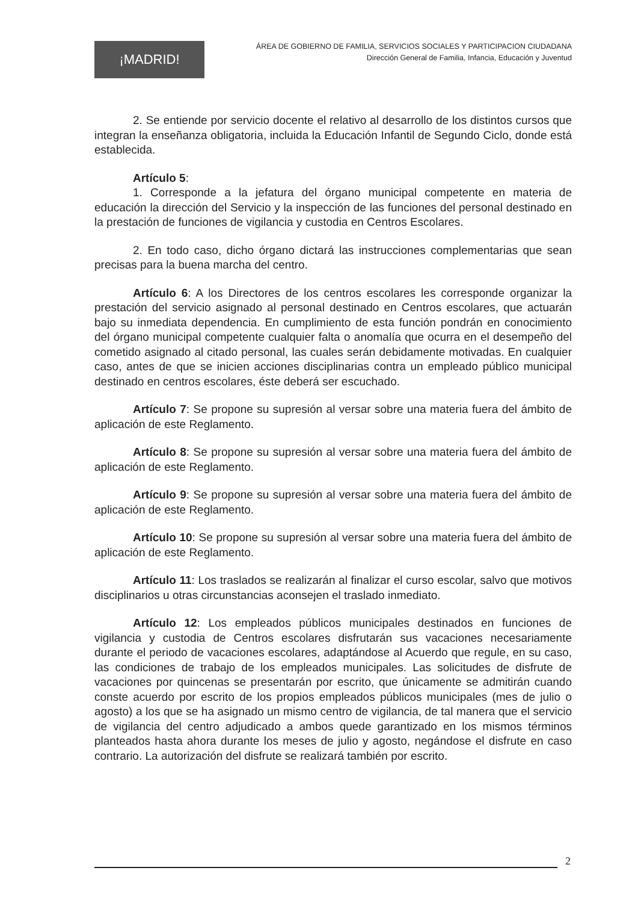¡MADRID!
ÁREA DE GOBIERNO DE FAMILIA, SERVICIOS SOCIALES Y PARTICIPACION CIUDADANA
Dirección General de Familia, Infancia, Educación y Juventud
2. Se entiende por servicio docente el relativo al desarrollo de los distintos cursos que integran la enseñanza obligatoria, incluida la Educación Infantil de Segundo Ciclo, donde está establecida.
Artículo 5:
1. Corresponde a la jefatura del órgano municipal competente en materia de educación la dirección del Servicio y la inspección de las funciones del personal destinado en la prestación de funciones de vigilancia y custodia en Centros Escolares.
2. En todo caso, dicho órgano dictará las instrucciones complementarias que sean precisas para la buena marcha del centro.
Artículo 6: A los Directores de los centros escolares les corresponde organizar la prestación del servicio asignado al personal destinado en Centros escolares, que actuarán bajo su inmediata dependencia. En cumplimiento de esta función pondrán en conocimiento del órgano municipal competente cualquier falta o anomalía que ocurra en el desempeño del cometido asignado al citado personal, las cuales serán debidamente motivadas. En cualquier caso, antes de que se inicien acciones disciplinarias contra un empleado público municipal destinado en centros escolares, éste deberá ser escuchado.
Artículo 7: Se propone su supresión al versar sobre una materia fuera del ámbito de aplicación de este Reglamento.
Artículo 8: Se propone su supresión al versar sobre una materia fuera del ámbito de aplicación de este Reglamento.
Artículo 9: Se propone su supresión al versar sobre una materia fuera del ámbito de aplicación de este Reglamento.
Artículo 10: Se propone su supresión al versar sobre una materia fuera del ámbito de aplicación de este Reglamento.
Artículo 11: Los traslados se realizarán al finalizar el curso escolar, salvo que motivos disciplinarios u otras circunstancias aconsejen el traslado inmediato.
Artículo 12: Los empleados públicos municipales destinados en funciones de vigilancia y custodia de Centros escolares disfrutarán sus vacaciones necesariamente durante el periodo de vacaciones escolares, adaptándose al Acuerdo que regule, en su caso, las condiciones de trabajo de los empleados municipales. Las solicitudes de disfrute de vacaciones por quincenas se presentarán por escrito, que únicamente se admitirán cuando conste acuerdo por escrito de los propios empleados públicos municipales (mes de julio o agosto) a los que se ha asignado un mismo centro de vigilancia, de tal manera que el servicio de vigilancia del centro adjudicado a ambos quede garantizado en los mismos términos planteados hasta ahora durante los meses de julio y agosto, negándose el disfrute en caso contrario. La autorización del disfrute se realizará también por escrito.
2